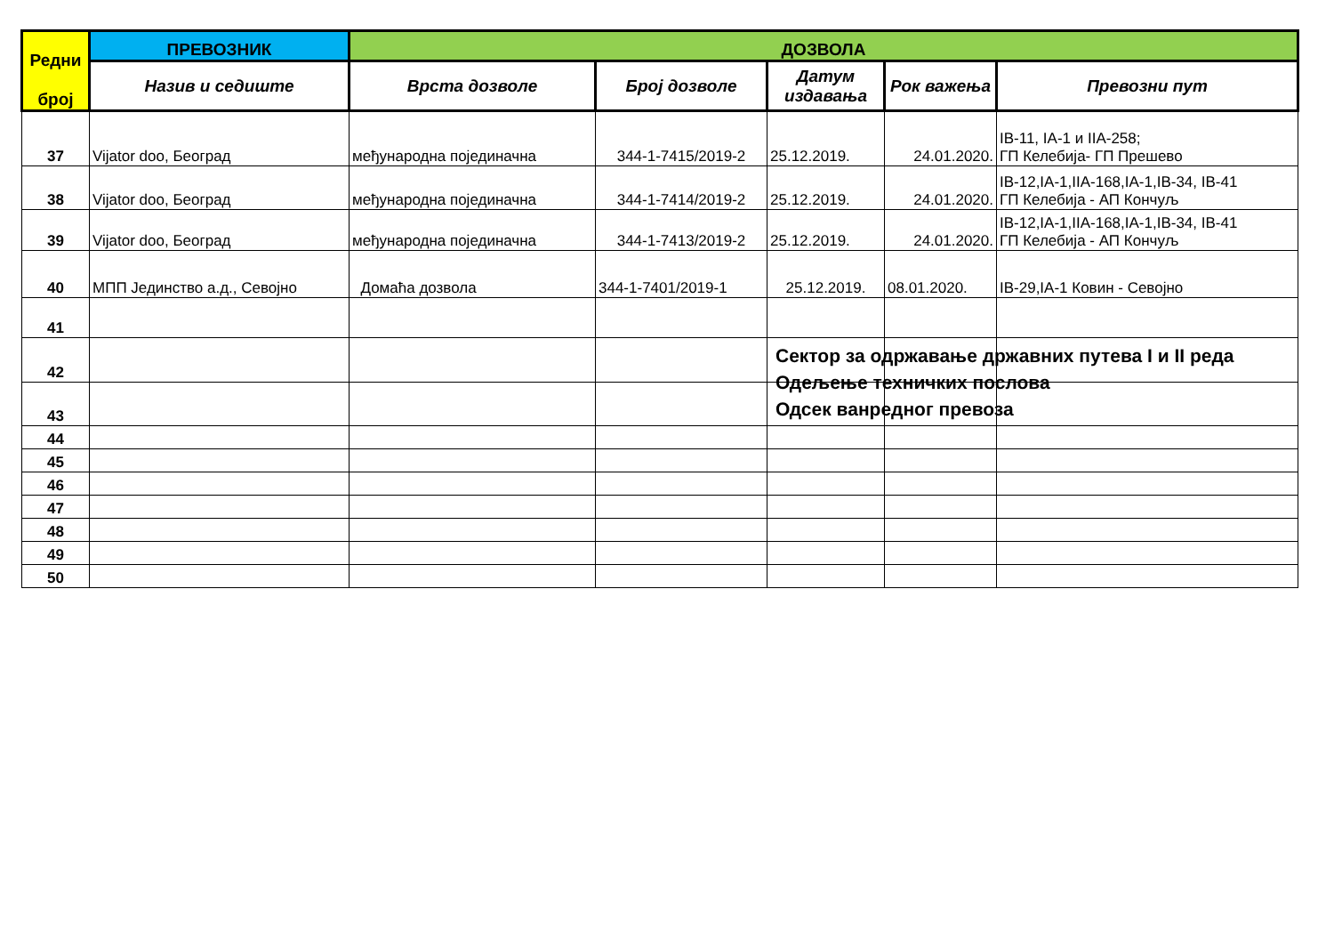| Редни број | ПРЕВОЗНИК | ДОЗВОЛА | | | | |
| --- | --- | --- | --- | --- | --- | --- |
| | Назив и седиште | Врста дозволе | Број дозволе | Датум издавања | Рок важења | Превозни пут |
| 37 | Vijator doo, Београд | међународна појединачна | 344-1-7415/2019-2 | 25.12.2019. | 24.01.2020. | IB-11, IA-1 и IIA-258; ГП Келебија- ГП Прешево |
| 38 | Vijator doo, Београд | међународна појединачна | 344-1-7414/2019-2 | 25.12.2019. | 24.01.2020. | IB-12,IA-1,IIA-168,IA-1,IB-34, IB-41 ГП Келебија - АП Кончуљ |
| 39 | Vijator doo, Београд | међународна појединачна | 344-1-7413/2019-2 | 25.12.2019. | 24.01.2020. | IB-12,IA-1,IIA-168,IA-1,IB-34, IB-41 ГП Келебија - АП Кончуљ |
| 40 | МПП Јединство а.д., Севојно | Домаћа дозвола | 344-1-7401/2019-1 | 25.12.2019. | 08.01.2020. | IB-29,IA-1 Ковин - Севојно |
| 41 | | | | | | |
| 42 | | | | | | |
| 43 | | | | | | |
| 44 | | | | | | |
| 45 | | | | | | |
| 46 | | | | | | |
| 47 | | | | | | |
| 48 | | | | | | |
| 49 | | | | | | |
| 50 | | | | | | |
Сектор за одржавање државних путева I и II реда
Одељење техничких послова
Одсек ванредног превоза